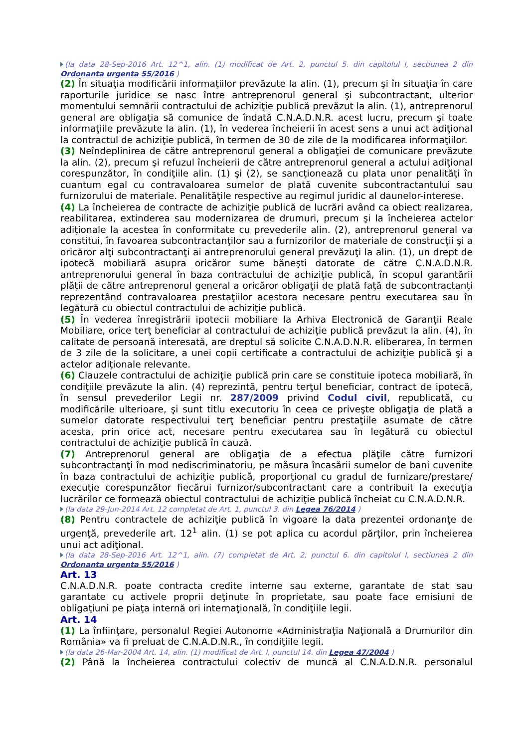(la data 28-Sep-2016 Art. 12^1, alin. (1) modificat de Art. 2, punctul 5. din capitolul I, sectiunea 2 din Ordonanta urgenta 55/2016 )
(2) În situaţia modificării informaţiilor prevăzute la alin. (1), precum şi în situaţia în care raporturile juridice se nasc între antreprenorul general şi subcontractant, ulterior momentului semnării contractului de achiziţie publică prevăzut la alin. (1), antreprenorul general are obligaţia să comunice de îndată C.N.A.D.N.R. acest lucru, precum şi toate informaţiile prevăzute la alin. (1), în vederea încheierii în acest sens a unui act adiţional la contractul de achiziţie publică, în termen de 30 de zile de la modificarea informaţiilor.
(3) Neîndeplinirea de către antreprenorul general a obligaţiei de comunicare prevăzute la alin. (2), precum şi refuzul încheierii de către antreprenorul general a actului adiţional corespunzător, în condiţiile alin. (1) şi (2), se sancţionează cu plata unor penalităţi în cuantum egal cu contravaloarea sumelor de plată cuvenite subcontractantului sau furnizorului de materiale. Penalităţile respective au regimul juridic al daunelor-interese.
(4) La încheierea de contracte de achiziţie publică de lucrări având ca obiect realizarea, reabilitarea, extinderea sau modernizarea de drumuri, precum şi la încheierea actelor adiţionale la acestea în conformitate cu prevederile alin. (2), antreprenorul general va constitui, în favoarea subcontractanţilor sau a furnizorilor de materiale de construcţii şi a oricăror alţi subcontractanţi ai antreprenorului general prevăzuţi la alin. (1), un drept de ipotecă mobiliară asupra oricăror sume băneşti datorate de către C.N.A.D.N.R. antreprenorului general în baza contractului de achiziţie publică, în scopul garantării plăţii de către antreprenorul general a oricăror obligaţii de plată faţă de subcontractanţi reprezentând contravaloarea prestaţiilor acestora necesare pentru executarea sau în legătură cu obiectul contractului de achiziţie publică.
(5) În vederea înregistrării ipotecii mobiliare la Arhiva Electronică de Garanţii Reale Mobiliare, orice terţ beneficiar al contractului de achiziţie publică prevăzut la alin. (4), în calitate de persoană interesată, are dreptul să solicite C.N.A.D.N.R. eliberarea, în termen de 3 zile de la solicitare, a unei copii certificate a contractului de achiziţie publică şi a actelor adiţionale relevante.
(6) Clauzele contractului de achiziţie publică prin care se constituie ipoteca mobiliară, în condiţiile prevăzute la alin. (4) reprezintă, pentru terţul beneficiar, contract de ipotecă, în sensul prevederilor Legii nr. 287/2009 privind Codul civil, republicată, cu modificările ulterioare, şi sunt titlu executoriu în ceea ce priveşte obligaţia de plată a sumelor datorate respectivului terţ beneficiar pentru prestaţiile asumate de către acesta, prin orice act, necesare pentru executarea sau în legătură cu obiectul contractului de achiziţie publică în cauză.
(7) Antreprenorul general are obligaţia de a efectua plăţile către furnizori subcontractanţi în mod nediscriminatoriu, pe măsura încasării sumelor de bani cuvenite în baza contractului de achiziţie publică, proporţional cu gradul de furnizare/prestare/ execuţie corespunzător fiecărui furnizor/subcontractant care a contribuit la execuţia lucrărilor ce formează obiectul contractului de achiziţie publică încheiat cu C.N.A.D.N.R.
(la data 29-Jun-2014 Art. 12 completat de Art. 1, punctul 3. din Legea 76/2014 )
(8) Pentru contractele de achiziţie publică în vigoare la data prezentei ordonanţe de urgenţă, prevederile art. 12<sup>1</sup> alin. (1) se pot aplica cu acordul părţilor, prin încheierea unui act adiţional.
(la data 28-Sep-2016 Art. 12^1, alin. (7) completat de Art. 2, punctul 6. din capitolul I, sectiunea 2 din Ordonanta urgenta 55/2016 )
Art. 13
C.N.A.D.N.R. poate contracta credite interne sau externe, garantate de stat sau garantate cu activele proprii deţinute în proprietate, sau poate face emisiuni de obligaţiuni pe piaţa internă ori internaţională, în condiţiile legii.
Art. 14
(1) La înfiinţare, personalul Regiei Autonome «Administraţia Naţională a Drumurilor din România» va fi preluat de C.N.A.D.N.R., în condiţiile legii.
(la data 26-Mar-2004 Art. 14, alin. (1) modificat de Art. I, punctul 14. din Legea 47/2004 )
(2) Până la încheierea contractului colectiv de muncă al C.N.A.D.N.R. personalul